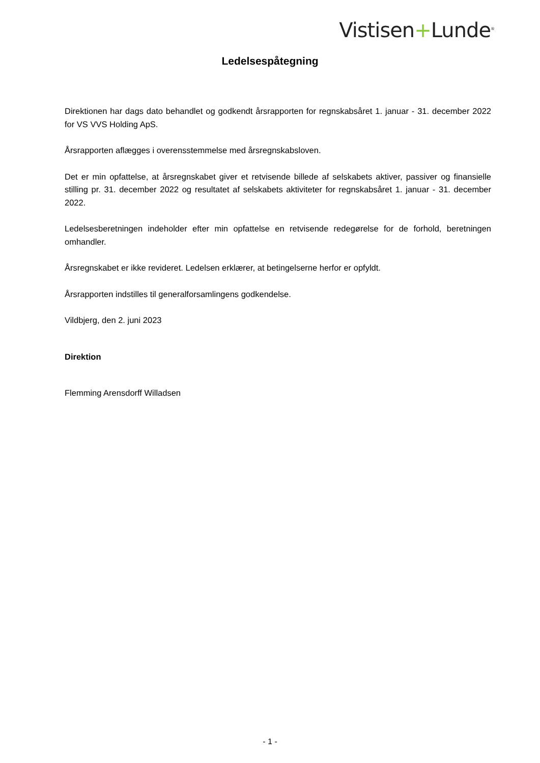Vistisen+Lunde<sup>®</sup>
Ledelsespåtegning
Direktionen har dags dato behandlet og godkendt årsrapporten for regnskabsåret 1. januar - 31. december 2022 for VS VVS Holding ApS.
Årsrapporten aflægges i overensstemmelse med årsregnskabsloven.
Det er min opfattelse, at årsregnskabet giver et retvisende billede af selskabets aktiver, passiver og finansielle stilling pr. 31. december 2022 og resultatet af selskabets aktiviteter for regnskabsåret 1. januar - 31. december 2022.
Ledelsesberetningen indeholder efter min opfattelse en retvisende redegørelse for de forhold, beretningen omhandler.
Årsregnskabet er ikke revideret. Ledelsen erklærer, at betingelserne herfor er opfyldt.
Årsrapporten indstilles til generalforsamlingens godkendelse.
Vildbjerg, den 2. juni 2023
Direktion
Flemming Arensdorff Willadsen
- 1 -